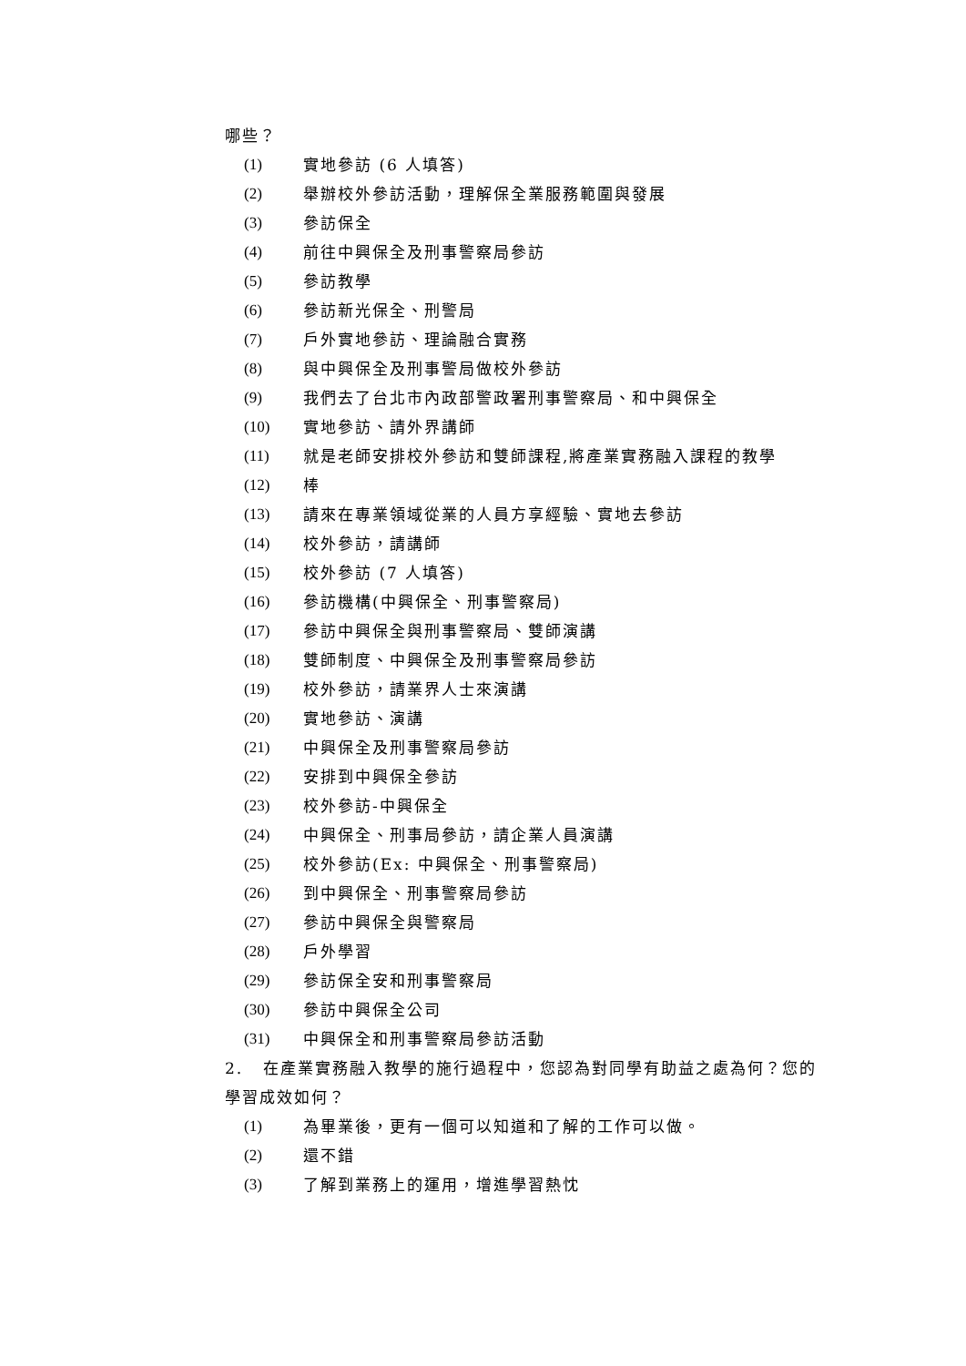哪些？
(1) 實地參訪 (6 人填答)
(2) 舉辦校外參訪活動，理解保全業服務範圍與發展
(3) 參訪保全
(4) 前往中興保全及刑事警察局參訪
(5) 參訪教學
(6) 參訪新光保全、刑警局
(7) 戶外實地參訪、理論融合實務
(8) 與中興保全及刑事警局做校外參訪
(9) 我們去了台北市內政部警政署刑事警察局、和中興保全
(10) 實地參訪、請外界講師
(11) 就是老師安排校外參訪和雙師課程,將產業實務融入課程的教學
(12) 棒
(13) 請來在專業領域從業的人員方享經驗、實地去參訪
(14) 校外參訪，請講師
(15) 校外參訪 (7 人填答)
(16) 參訪機構(中興保全、刑事警察局)
(17) 參訪中興保全與刑事警察局、雙師演講
(18) 雙師制度、中興保全及刑事警察局參訪
(19) 校外參訪，請業界人士來演講
(20) 實地參訪、演講
(21) 中興保全及刑事警察局參訪
(22) 安排到中興保全參訪
(23) 校外參訪-中興保全
(24) 中興保全、刑事局參訪，請企業人員演講
(25) 校外參訪(Ex: 中興保全、刑事警察局)
(26) 到中興保全、刑事警察局參訪
(27) 參訪中興保全與警察局
(28) 戶外學習
(29) 參訪保全安和刑事警察局
(30) 參訪中興保全公司
(31) 中興保全和刑事警察局參訪活動
2. 在產業實務融入教學的施行過程中，您認為對同學有助益之處為何？您的學習成效如何？
(1) 為畢業後，更有一個可以知道和了解的工作可以做。
(2) 還不錯
(3) 了解到業務上的運用，增進學習熱忱